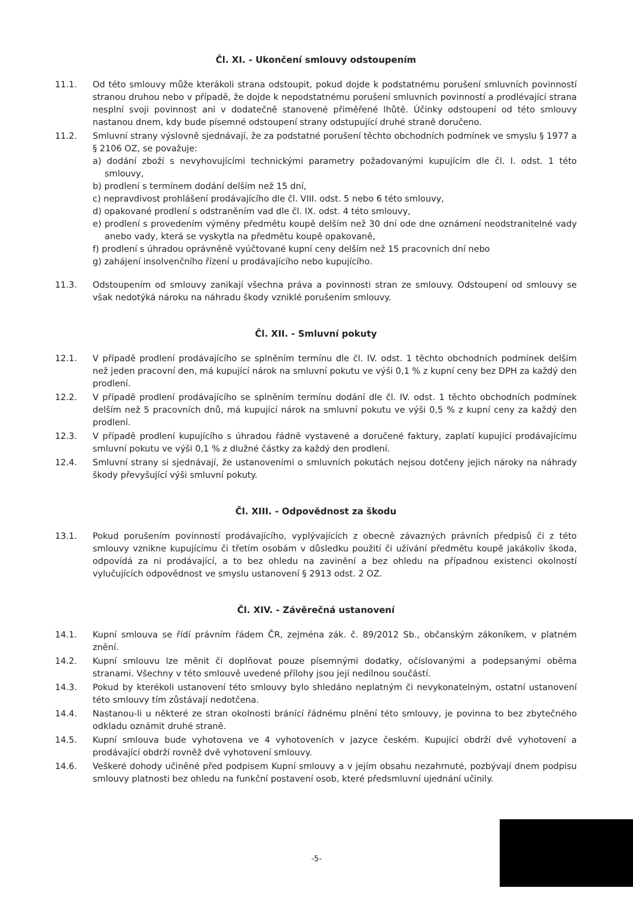Čl. XI. - Ukončení smlouvy odstoupením
11.1. Od této smlouvy může kterákoli strana odstoupit, pokud dojde k podstatnému porušení smluvních povinností stranou druhou nebo v případě, že dojde k nepodstatnému porušení smluvních povinností a prodlévající strana nesplní svoji povinnost ani v dodatečně stanovené přiměřené lhůtě. Účinky odstoupení od této smlouvy nastanou dnem, kdy bude písemné odstoupení strany odstupující druhé straně doručeno.
11.2. Smluvní strany výslovně sjednávají, že za podstatné porušení těchto obchodních podmínek ve smyslu § 1977 a § 2106 OZ, se považuje:
a) dodání zboží s nevyhovujícími technickými parametry požadovanými kupujícím dle čl. I. odst. 1 této smlouvy,
b) prodlení s termínem dodání delším než 15 dní,
c) nepravdivost prohlášení prodávajícího dle čl. VIII. odst. 5 nebo 6 této smlouvy,
d) opakované prodlení s odstraněním vad dle čl. IX. odst. 4 této smlouvy,
e) prodlení s provedením výměny předmětu koupě delším než 30 dní ode dne oznámení neodstranitelné vady anebo vady, která se vyskytla na předmětu koupě opakovaně,
f) prodlení s úhradou oprávněně vyúčtované kupní ceny delším než 15 pracovních dní nebo
g) zahájení insolvenčního řízení u prodávajícího nebo kupujícího.
11.3. Odstoupením od smlouvy zanikají všechna práva a povinnosti stran ze smlouvy. Odstoupení od smlouvy se však nedotýká nároku na náhradu škody vzniklé porušením smlouvy.
Čl. XII. - Smluvní pokuty
12.1. V případě prodlení prodávajícího se splněním termínu dle čl. IV. odst. 1 těchto obchodních podmínek delším než jeden pracovní den, má kupující nárok na smluvní pokutu ve výši 0,1 % z kupní ceny bez DPH za každý den prodlení.
12.2. V případě prodlení prodávajícího se splněním termínu dodání dle čl. IV. odst. 1 těchto obchodních podmínek delším než 5 pracovních dnů, má kupující nárok na smluvní pokutu ve výši 0,5 % z kupní ceny za každý den prodlení.
12.3. V případě prodlení kupujícího s úhradou řádně vystavené a doručené faktury, zaplatí kupující prodávajícímu smluvní pokutu ve výši 0,1 % z dlužné částky za každý den prodlení.
12.4. Smluvní strany si sjednávají, že ustanoveními o smluvních pokutách nejsou dotčeny jejich nároky na náhrady škody převyšující výši smluvní pokuty.
Čl. XIII. - Odpovědnost za škodu
13.1. Pokud porušením povinností prodávajícího, vyplývajících z obecně závazných právních předpisů či z této smlouvy vznikne kupujícímu či třetím osobám v důsledku použití či užívání předmětu koupě jakákoliv škoda, odpovídá za ni prodávající, a to bez ohledu na zavinění a bez ohledu na případnou existenci okolností vylučujících odpovědnost ve smyslu ustanovení § 2913 odst. 2 OZ.
Čl. XIV. - Závěrečná ustanovení
14.1. Kupní smlouva se řídí právním řádem ČR, zejména zák. č. 89/2012 Sb., občanským zákoníkem, v platném znění.
14.2. Kupní smlouvu lze měnit či doplňovat pouze písemnými dodatky, očíslovanými a podepsanými oběma stranami. Všechny v této smlouvě uvedené přílohy jsou její nedílnou součástí.
14.3. Pokud by kterékoli ustanovení této smlouvy bylo shledáno neplatným či nevykonatelným, ostatní ustanovení této smlouvy tím zůstávají nedotčena.
14.4. Nastanou-li u některé ze stran okolnosti bránící řádnému plnění této smlouvy, je povinna to bez zbytečného odkladu oznámit druhé straně.
14.5. Kupní smlouva bude vyhotovena ve 4 vyhotoveních v jazyce českém. Kupující obdrží dvě vyhotovení a prodávající obdrží rovněž dvě vyhotovení smlouvy.
14.6. Veškeré dohody učiněné před podpisem Kupní smlouvy a v jejím obsahu nezahrnuté, pozbývají dnem podpisu smlouvy platnosti bez ohledu na funkční postavení osob, které předsmluvní ujednání učinily.
-5-